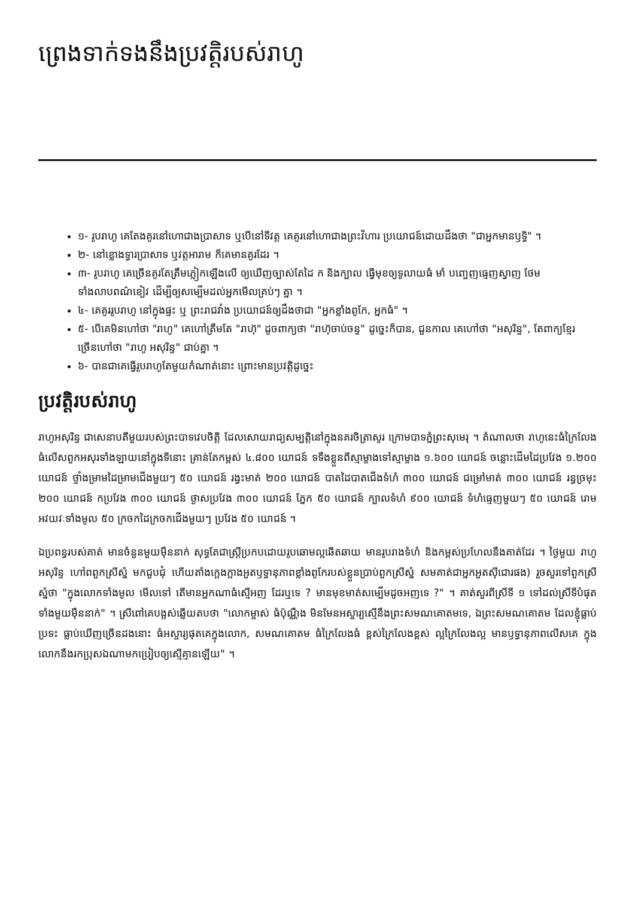ព្រេងទាក់ទងនឹងប្រវត្តិរបស់រាហូ
១- រូបរាហូ គេតែងគូរនៅហោជាងប្រាសាទ ឬបើនៅទីវត្ត គេគូរនៅហោជាងព្រះវិហារ ប្រយោជន៍ដោយដឹងថា "ជាអ្នកមានឫទ្ធិ" ។
២- នៅខ្លោងទ្វារប្រាសាទ ឬវត្តអារាម ក៏គេមានគូរដែរ ។
៣- រូបរាហូ គេច្រើនគូរតែត្រឹមភ្លៀកឡើងលើ ឲ្យឃើញច្បាស់តែដៃ ក និងក្បាល ធ្វើមុខឲ្យទូលាយធំ មាំ បញ្ចេញធ្មេញស្វាញ ថែមទាំងលាបពណ៌ខៀវ ដើម្បីឲ្យសម្បើមដល់អ្នកមើលគ្រប់ៗ គ្នា ។
៤- គេគូររូបរាហូ នៅក្នុងផ្ទះ ឬ ព្រះរាជវាំង ប្រយោជន៍ឲ្យដឹងថាជា "អ្នកខ្លាំងពូកែ, អ្នកធំ" ។
៥- បើគេមិនហៅថា "រាហូ" គេហៅត្រឹមតែ "រាហ៊ុ" ដូចពាក្យថា "រាហ៊ុចាប់ចន្ទ" ដូច្នេះក៏បាន, ជួនកាល គេហៅថា "អសុរិន្ទ", តែពាក្យខ្មែរ ច្រើនហៅថា "រាហូ អសុរិន្ទ" ជាប់គ្នា ។
៦- បានជាគេធ្វើរូបរាហូតែមួយកំណាត់នោះ ព្រោះមានប្រវត្តិដូច្នេះ
ប្រវត្តិរបស់រាហូ
រាហូអសុរិន្ទ ជាសេនាបតីមួយរបស់ព្រះបាទវេបចិត្តិ ដែលសោយរាជ្យសម្បត្តិនៅក្នុងនគរចិត្រាសូរ ក្រោមបាទភ្នំព្រះសុមេរុ ។ តំណាលថា រាហូនេះធំក្រៃលែងធំលើសពួកអសុរទាំងឡាយនៅក្នុងទីនោះ គ្រាន់តែកម្ពស់ ៤.៨០០ យោជន៍ ទទឹងខ្លួនពីស្មាម្ខាងទៅស្មាម្ខាង ១.៦០០ យោជន៍ ចន្លោះដើមដៃប្រវែង ១.២០០ យោជន៍ ថ្ទាំងម្រាមដៃម្រាមជើងមួយៗ ៥០ យោជន៍ រង្វះមាត់ ២០០ យោជន៍ បាតដៃបាតជើងទំហំ ៣០០ យោជន៍ ជម្រៅមាត់ ៣០០ យោជន៍ រន្ធច្រមុះ ២០០ យោជន៍ កប្រវែង ៣០០ យោជន៍ ថ្ងាសប្រវែង ៣០០ យោជន៍ ភ្នែក ៥០ យោជន៍ ក្បាលទំហំ ៩០០ យោជន៍ ទំហំធ្មេញមួយៗ ៥០ យោជន៍ រោមអវយវៈទាំងមូល ៥០ ក្រចកដៃក្រចកជើងមួយៗ ប្រវែង ៥០ យោជន៍ ។
ឯប្រពន្ធរបស់គាត់ មានចំនួនមួយម៉ឺននាក់ សុទ្ធតែជាស្ត្រីប្រកបដោយរូបឆោមល្អឆើតឆាយ មានរូបរាងទំហំ និងកម្ពស់ប្រហែលនឹងគាត់ដែរ ។ ថ្ងៃមួយ រាហូអសុរិន្ទ ហៅពពួកស្រីស្នំ មកជួបជុំ ហើយតាំងក្អេងក្អាងអួតឫទ្ធានុភាពខ្លាំងពូកែរបស់ខ្លួនប្រាប់ពួកស្រីស្នំ សមគាត់ជាអ្នកអួតស៊ីជោរផង) រួចសួរទៅពួកស្រីស្នំថា "ក្នុងលោកទាំងមូល មើលទៅ តើមានអ្នកណាធំស្មើអញ ដែរឬទេ ? មានមុខមាត់សម្បើមដូចអញទេ ?" ។ គាត់សួរពីស្រីទី ១ ទៅដល់ស្រីទីបំផុត ទាំងមួយម៉ឺននាក់" ។ ស្រីពៅគេបង្អស់ឆ្លើយតបថា "លោកម្ចាស់ ធំប៉ុណ្ណឹង មិនមែនអស្ចារ្យស្មើនឹងព្រះសមណគោតមទេ, ឯព្រះសមណគោតម ដែលខ្ញុំធ្លាប់ប្រទះ ធ្លាប់ឃើញច្រើនដងនោះ ធំអស្ចារ្យផុតគេក្នុងលោក, សមណគោតម ធំក្រៃលែងធំ ខ្ពស់ក្រៃលែងខ្ពស់ ល្អក្រៃលែងល្អ មានឫទ្ធានុភាពលើសគេ ក្នុងលោកនឹងរកប្រុសឯណាមកប្រៀបឲ្យស្មើគ្មានឡើយ" ។